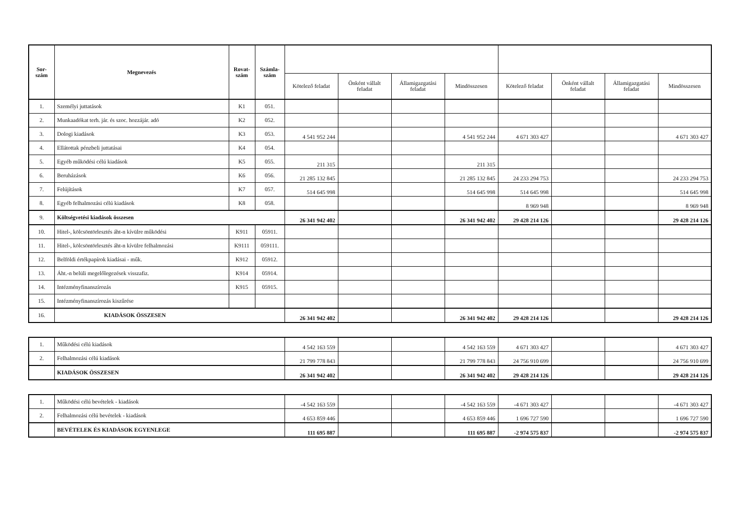| Sor- szám | Megnevezés | Rovat- szám | Számla- szám | | | | | | | | |
| --- | --- | --- | --- | --- | --- | --- | --- | --- | --- | --- | --- |
| | | | | Kötelező feladat | Önként vállalt feladat | Államigazgatási feladat | Mindösszesen | Kötelező feladat | Önként vállalt feladat | Államigazgatási feladat | Mindösszesen |
| 1. | Személyi juttatások | K1 | 051. | | | | | | | | |
| 2. | Munkaadókat terh. jár. és szoc. hozzájár. adó | K2 | 052. | | | | | | | | |
| 3. | Dologi kiadások | K3 | 053. | 4 541 952 244 | | | 4 541 952 244 | 4 671 303 427 | | | 4 671 303 427 |
| 4. | Ellátottak pénzbeli juttatásai | K4 | 054. | | | | | | | | |
| 5. | Egyéb működési célú kiadások | K5 | 055. | 211 315 | | | 211 315 | | | | |
| 6. | Beruházások | K6 | 056. | 21 285 132 845 | | | 21 285 132 845 | 24 233 294 753 | | | 24 233 294 753 |
| 7. | Felújítások | K7 | 057. | 514 645 998 | | | 514 645 998 | 514 645 998 | | | 514 645 998 |
| 8. | Egyéb felhalmozási célú kiadások | K8 | 058. | | | | | 8 969 948 | | | 8 969 948 |
| 9. | Költségvetési kiadások összesen | | | 26 341 942 402 | | | 26 341 942 402 | 29 428 214 126 | | | 29 428 214 126 |
| 10. | Hitel-, kölcsöntörlesztés áht-n kívülre működési | K911 | 05911. | | | | | | | | |
| 11. | Hitel-, kölcsöntörlesztés áht-n kívülre felhalmozási | K9111 | 059111. | | | | | | | | |
| 12. | Belföldi értékpapírok kiadásai - műk. | K912 | 05912. | | | | | | | | |
| 13. | Áht.-n belüli megelőlegezések visszafiz. | K914 | 05914. | | | | | | | | |
| 14. | Intézményfinanszírozás | K915 | 05915. | | | | | | | | |
| 15. | Intézményfinanszírozás kiszűrése | | | | | | | | | | |
| 16. | KIADÁSOK ÖSSZESEN | | | 26 341 942 402 | | | 26 341 942 402 | 29 428 214 126 | | | 29 428 214 126 |
| 1. | Működési célú kiadások | 4 542 163 559 | | | 4 542 163 559 | 4 671 303 427 | | | 4 671 303 427 |
| 2. | Felhalmozási célú kiadások | 21 799 778 843 | | | 21 799 778 843 | 24 756 910 699 | | | 24 756 910 699 |
| | KIADÁSOK ÖSSZESEN | 26 341 942 402 | | | 26 341 942 402 | 29 428 214 126 | | | 29 428 214 126 |
| 1. | Működési célú bevételek - kiadások | -4 542 163 559 | | | -4 542 163 559 | -4 671 303 427 | | | -4 671 303 427 |
| 2. | Felhalmozási célú bevételek - kiadások | 4 653 859 446 | | | 4 653 859 446 | 1 696 727 590 | | | 1 696 727 590 |
| | BEVÉTELEK ÉS KIADÁSOK EGYENLEGE | 111 695 887 | | | 111 695 887 | -2 974 575 837 | | | -2 974 575 837 |